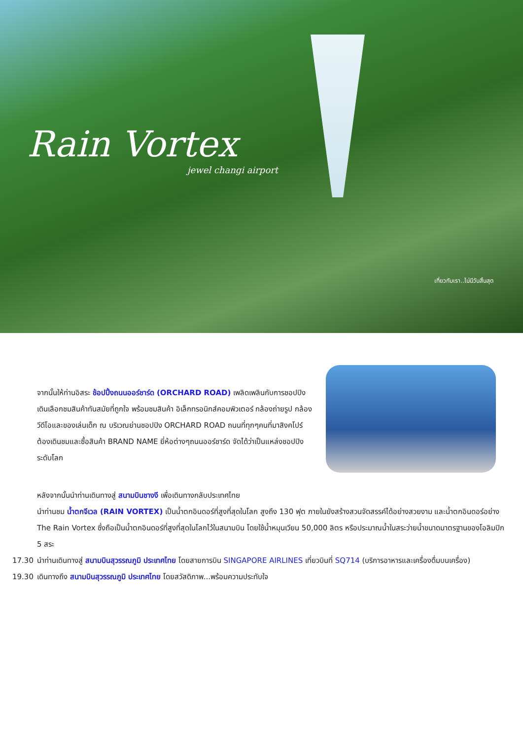Rain Vortex
jewel changi airport
เที่ยวกับเรา..ไม่มีวันสิ้นสุด
จากนั้นให้ท่านอิสระ ช้อปปิ้งถนนออร์ชาร์ด (ORCHARD ROAD) เพลิดเพลินกับการชอปปิงเดินเลือกชมสินค้าทันสมัยที่ถูกใจ พร้อมชมสินค้า อิเล็กทรอนิกส์คอมพิวเตอร์ กล้องถ่ายรูป กล้องวีดีโอและของเล่นเด็ก ณ บริเวณย่านชอปปิง ORCHARD ROAD ถนนที่ทุกๆคนที่มาสิงคโปร์ต้องเดินชมและซื้อสินค้า BRAND NAME ยี่ห้อต่างๆถนนออร์ชาร์ด จัดได้ว่าเป็นแหล่งชอปปิงระดับโลก
หลังจากนั้นนำท่านเดินทางสู่ สนามบินชางงี เพื่อเดินทางกลับประเทศไทย
นำท่านชม น้ำตกจีเวล (RAIN VORTEX) เป็นน้ำตกอินดอร์ที่สูงที่สุดในโลก สูงถึง 130 ฟุต ภายในยังสร้างสวนจัดสรรค์ได้อย่างสวยงาม และน้ำตกอินดอร์อย่าง The Rain Vortex ซึ่งถือเป็นน้ำตกอินดอร์ที่สูงที่สุดในโลกไว้ในสนามบิน โดยใช้น้ำหมุนเวียน 50,000 ลิตร หรือประมาณน้ำในสระว่ายน้ำขนาดมาตรฐานของโอลิมปิก 5 สระ
17.30 นำท่านเดินทางสู่ สนามบินสุวรรณภูมิ ประเทศไทย โดยสายการบิน SINGAPORE AIRLINES เที่ยวบินที่ SQ714 (บริการอาหารและเครื่องดื่มบนเครื่อง)
19.30 เดินทางถึง สนามบินสุวรรณภูมิ ประเทศไทย โดยสวัสดิภาพ...พร้อมความประทับใจ